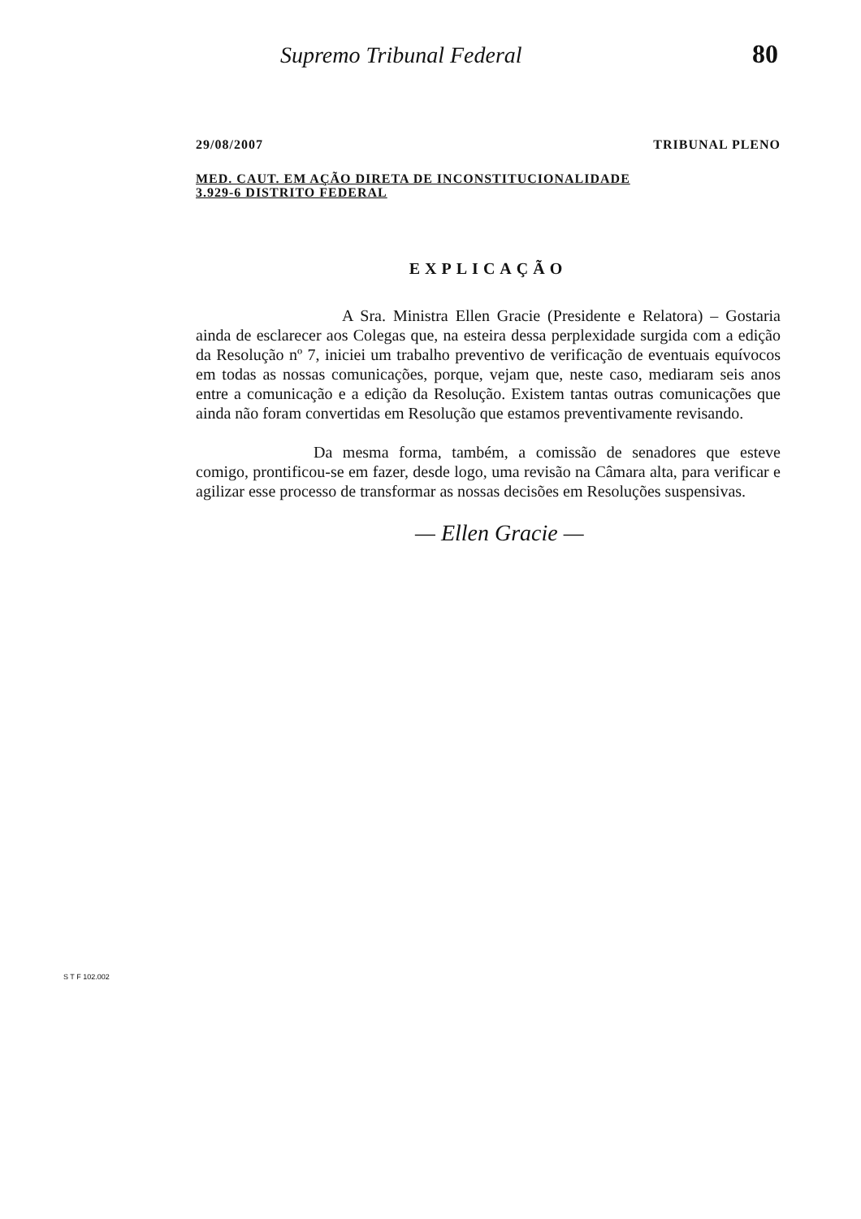Supremo Tribunal Federal 80
29/08/2007 TRIBUNAL PLENO
MED. CAUT. EM AÇÃO DIRETA DE INCONSTITUCIONALIDADE
3.929-6 DISTRITO FEDERAL
EXPLICAÇÃO
A Sra. Ministra Ellen Gracie (Presidente e Relatora) – Gostaria ainda de esclarecer aos Colegas que, na esteira dessa perplexidade surgida com a edição da Resolução nº 7, iniciei um trabalho preventivo de verificação de eventuais equívocos em todas as nossas comunicações, porque, vejam que, neste caso, mediaram seis anos entre a comunicação e a edição da Resolução. Existem tantas outras comunicações que ainda não foram convertidas em Resolução que estamos preventivamente revisando.
Da mesma forma, também, a comissão de senadores que esteve comigo, prontificou-se em fazer, desde logo, uma revisão na Câmara alta, para verificar e agilizar esse processo de transformar as nossas decisões em Resoluções suspensivas.
— Ellen Gracie —
S T F 102.002